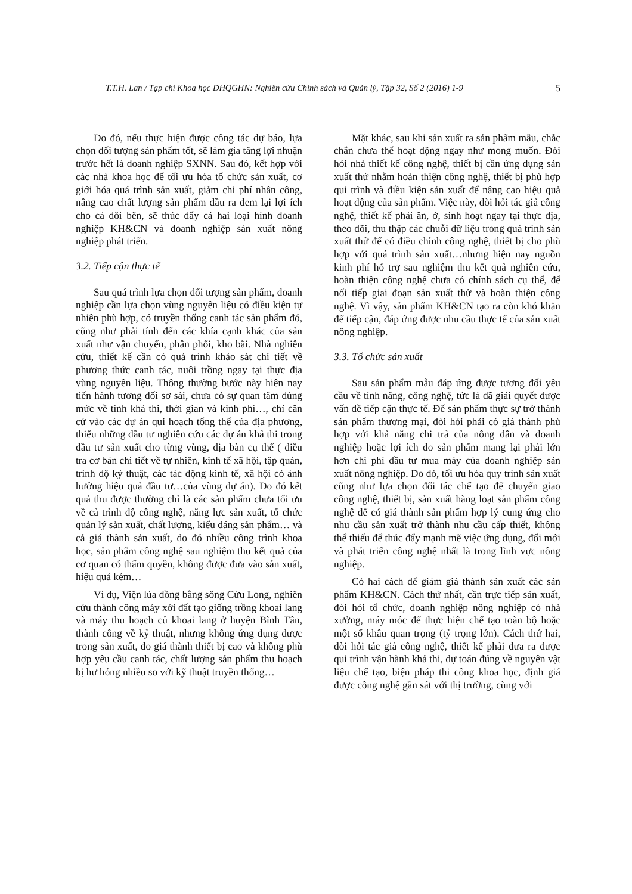T.T.H. Lan / Tạp chí Khoa học ĐHQGHN: Nghiên cứu Chính sách và Quản lý, Tập 32, Số 2 (2016) 1-9 5
Do đó, nếu thực hiện được công tác dự báo, lựa chọn đối tượng sản phẩm tốt, sẽ làm gia tăng lợi nhuận trước hết là doanh nghiệp SXNN. Sau đó, kết hợp với các nhà khoa học để tối ưu hóa tổ chức sản xuất, cơ giới hóa quá trình sản xuất, giảm chi phí nhân công, nâng cao chất lượng sản phẩm đầu ra đem lại lợi ích cho cả đôi bên, sẽ thúc đẩy cả hai loại hình doanh nghiệp KH&CN và doanh nghiệp sản xuất nông nghiệp phát triển.
3.2. Tiếp cận thực tế
Sau quá trình lựa chọn đối tượng sản phẩm, doanh nghiệp cần lựa chọn vùng nguyên liệu có điều kiện tự nhiên phù hợp, có truyền thống canh tác sản phẩm đó, cũng như phải tính đến các khía cạnh khác của sản xuất như vận chuyển, phân phối, kho bãi. Nhà nghiên cứu, thiết kế cần có quá trình khảo sát chi tiết về phương thức canh tác, nuôi trồng ngay tại thực địa vùng nguyên liệu. Thông thường bước này hiên nay tiến hành tương đối sơ sài, chưa có sự quan tâm đúng mức về tính khả thi, thời gian và kinh phí…, chỉ căn cứ vào các dự án qui hoạch tổng thể của địa phương, thiếu những đầu tư nghiên cứu các dự án khả thi trong đầu tư sản xuất cho từng vùng, địa bàn cụ thể ( điều tra cơ bản chi tiết về tự nhiên, kinh tế xã hội, tập quán, trình độ kỷ thuật, các tác động kinh tế, xã hội có ảnh hưởng hiệu quả đầu tư…của vùng dự án). Do đó kết quả thu được thường chỉ là các sản phẩm chưa tối ưu về cả trình độ công nghệ, năng lực sản xuất, tổ chức quản lý sản xuất, chất lượng, kiểu dáng sản phẩm… và cả giá thành sản xuất, do đó nhiều công trình khoa học, sản phẩm công nghệ sau nghiệm thu kết quả của cơ quan có thẩm quyền, không được đưa vào sản xuất, hiệu quả kém…
Ví dụ, Viện lúa đồng bằng sông Cửu Long, nghiên cứu thành công máy xới đất tạo giống trồng khoai lang và máy thu hoạch củ khoai lang ở huyện Bình Tân, thành công về kỷ thuật, nhưng không ứng dụng được trong sản xuất, do giá thành thiết bị cao và không phù hợp yêu cầu canh tác, chất lượng sản phẩm thu hoạch bị hư hỏng nhiều so với kỹ thuật truyền thống…
Mặt khác, sau khi sản xuất ra sản phẩm mẫu, chắc chắn chưa thể hoạt động ngay như mong muốn. Đòi hỏi nhà thiết kế công nghệ, thiết bị cần ứng dụng sản xuất thử nhằm hoàn thiện công nghệ, thiết bị phù hợp qui trình và điều kiện sản xuất để nâng cao hiệu quả hoạt động của sản phẩm. Việc này, đòi hỏi tác giả công nghệ, thiết kế phải ăn, ở, sinh hoạt ngay tại thực địa, theo dõi, thu thập các chuỗi dữ liệu trong quá trình sản xuất thử để có điều chỉnh công nghệ, thiết bị cho phù hợp với quá trình sản xuất…nhưng hiện nay nguồn kinh phí hỗ trợ sau nghiệm thu kết quả nghiên cứu, hoàn thiện công nghệ chưa có chính sách cụ thể, để nối tiếp giai đoạn sản xuất thử và hoàn thiện công nghệ. Vì vậy, sản phẩm KH&CN tạo ra còn khó khăn để tiếp cận, đáp ứng được nhu cầu thực tế của sản xuất nông nghiệp.
3.3. Tổ chức sản xuất
Sau sản phẩm mẫu đáp ứng được tương đối yêu cầu về tính năng, công nghệ, tức là đã giải quyết được vấn đề tiếp cận thực tế. Để sản phẩm thực sự trở thành sản phẩm thương mại, đòi hỏi phải có giá thành phù hợp với khả năng chi trả của nông dân và doanh nghiệp hoặc lợi ích do sản phẩm mang lại phải lớn hơn chi phí đầu tư mua máy của doanh nghiệp sản xuất nông nghiệp. Do đó, tối ưu hóa quy trình sản xuất cũng như lựa chọn đối tác chế tạo để chuyển giao công nghệ, thiết bị, sản xuất hàng loạt sản phẩm công nghệ để có giá thành sản phẩm hợp lý cung ứng cho nhu cầu sản xuất trở thành nhu cầu cấp thiết, không thể thiếu để thúc đẩy mạnh mẽ việc ứng dụng, đổi mới và phát triển công nghệ nhất là trong lĩnh vực nông nghiệp.
Có hai cách để giảm giá thành sản xuất các sản phẩm KH&CN. Cách thứ nhất, cần trực tiếp sản xuất, đòi hỏi tổ chức, doanh nghiệp nông nghiệp có nhà xưởng, máy móc để thực hiện chế tạo toàn bộ hoặc một số khâu quan trọng (tỷ trọng lớn). Cách thứ hai, đòi hỏi tác giả công nghệ, thiết kế phải đưa ra được qui trình vận hành khả thi, dự toán đúng về nguyên vật liệu chế tạo, biện pháp thi công khoa học, định giá được công nghệ gần sát với thị trường, cùng với